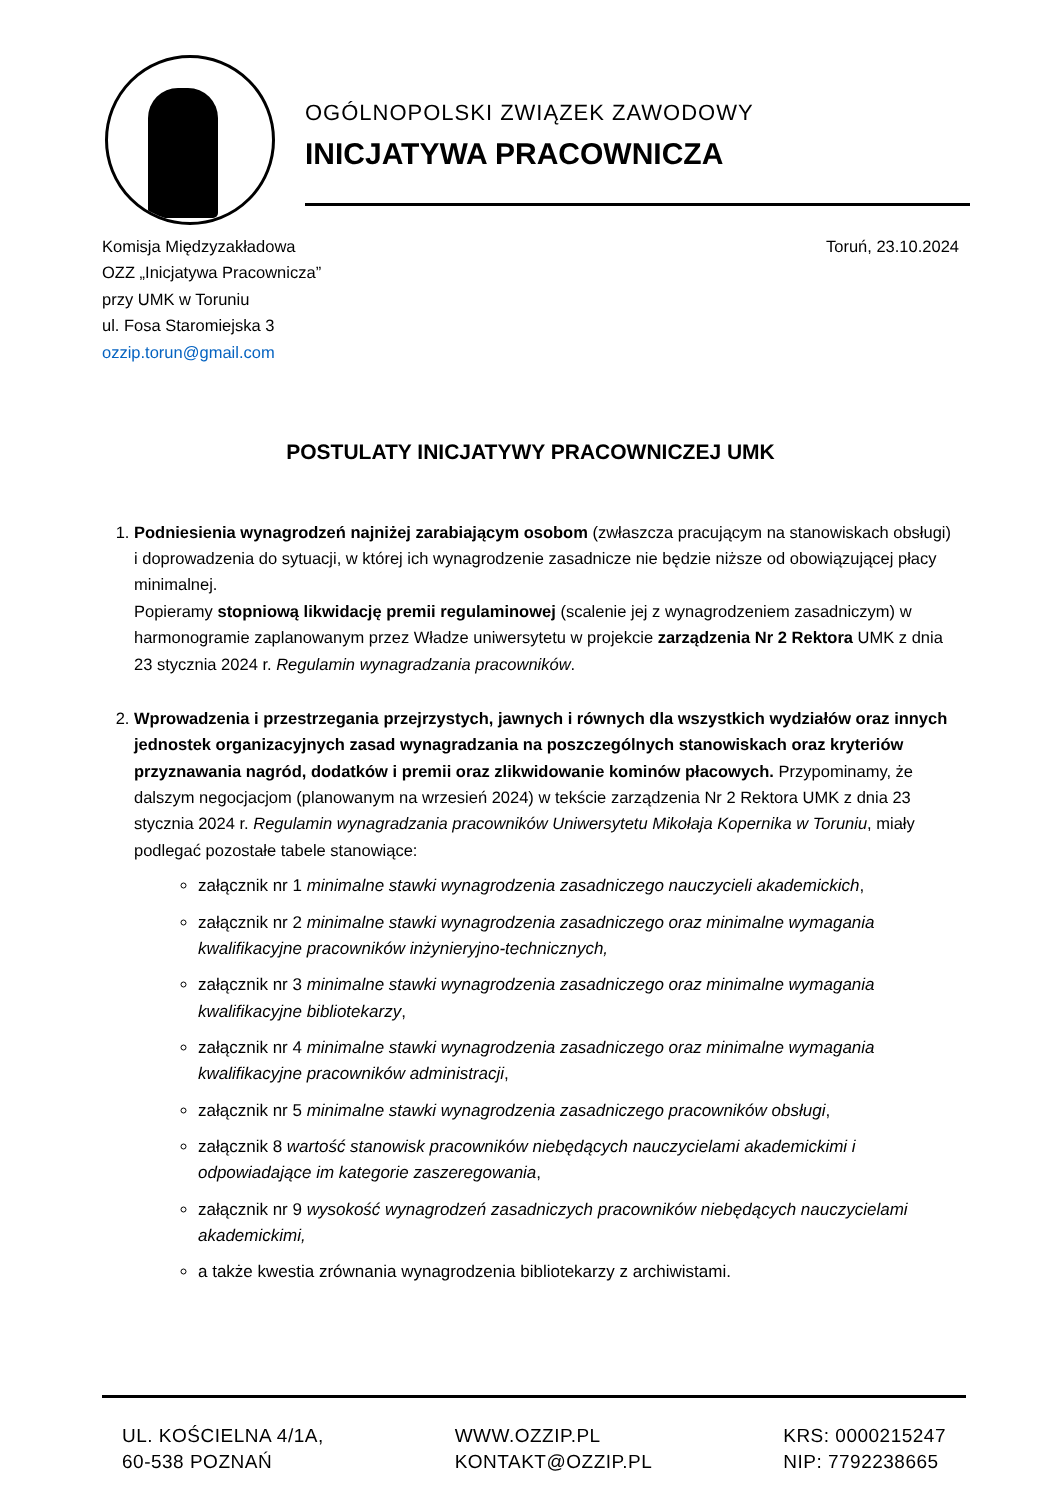OGÓLNOPOLSKI ZWIĄZEK ZAWODOWY
INICJATYWA PRACOWNICZA
Komisja Międzyzakładowa
OZZ „Inicjatywa Pracownicza”
przy UMK w Toruniu
ul. Fosa Staromiejska 3
ozzip.torun@gmail.com
Toruń, 23.10.2024
POSTULATY INICJATYWY PRACOWNICZEJ UMK
1. Podniesienia wynagrodzeń najniżej zarabiającym osobom (zwłaszcza pracującym na stanowiskach obsługi) i doprowadzenia do sytuacji, w której ich wynagrodzenie zasadnicze nie będzie niższe od obowiązującej płacy minimalnej.
Popieramy stopniową likwidację premii regulaminowej (scalenie jej z wynagrodzeniem zasadniczym) w harmonogramie zaplanowanym przez Władze uniwersytetu w projekcie zarządzenia Nr 2 Rektora UMK z dnia 23 stycznia 2024 r. Regulamin wynagradzania pracowników.
2. Wprowadzenia i przestrzegania przejrzystych, jawnych i równych dla wszystkich wydziałów oraz innych jednostek organizacyjnych zasad wynagradzania na poszczególnych stanowiskach oraz kryteriów przyznawania nagród, dodatków i premii oraz zlikwidowanie kominów płacowych. Przypominamy, że dalszym negocjacjom (planowanym na wrzesień 2024) w tekście zarządzenia Nr 2 Rektora UMK z dnia 23 stycznia 2024 r. Regulamin wynagradzania pracowników Uniwersytetu Mikołaja Kopernika w Toruniu, miały podlegać pozostałe tabele stanowiące:
załącznik nr 1 minimalne stawki wynagrodzenia zasadniczego nauczycieli akademickich,
załącznik nr 2 minimalne stawki wynagrodzenia zasadniczego oraz minimalne wymagania kwalifikacyjne pracowników inżynieryjno-technicznych,
załącznik nr 3 minimalne stawki wynagrodzenia zasadniczego oraz minimalne wymagania kwalifikacyjne bibliotekarzy,
załącznik nr 4 minimalne stawki wynagrodzenia zasadniczego oraz minimalne wymagania kwalifikacyjne pracowników administracji,
załącznik nr 5 minimalne stawki wynagrodzenia zasadniczego pracowników obsługi,
załącznik 8 wartość stanowisk pracowników niebędących nauczycielami akademickimi i odpowiadające im kategorie zaszeregowania,
załącznik nr 9 wysokość wynagrodzeń zasadniczych pracowników niebędących nauczycielami akademickimi,
a także kwestia zrównania wynagrodzenia bibliotekarzy z archiwistami.
UL. KOŚCIELNA 4/1A,
60-538 POZNAŃ
WWW.OZZIP.PL
KONTAKT@OZZIP.PL
KRS: 0000215247
NIP: 7792238665